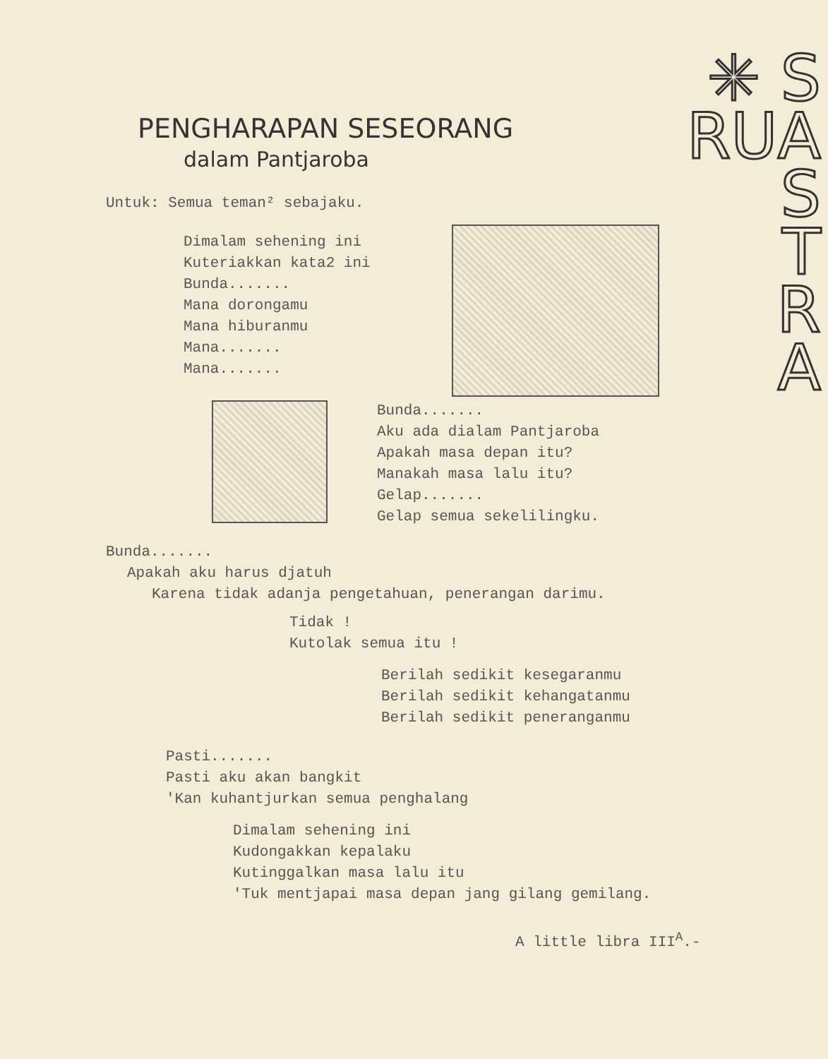✳ S
RUA
S
T
R
A
PENGHARAPAN SESEORANG
dalam Pantjaroba
Untuk: Semua teman² sebajaku.
Dimalam sehening ini
Kuteriakkan kata2 ini
Bunda.......
Mana dorongamu
Mana hiburanmu
Mana.......
Mana.......
Bunda.......
Aku ada dialam Pantjaroba
Apakah masa depan itu?
Manakah masa lalu itu?
Gelap.......
Gelap semua sekelilingku.
Bunda.......
Apakah aku harus djatuh
Karena tidak adanja pengetahuan, penerangan darimu.
Tidak !
Kutolak semua itu !
Berilah sedikit kesegaranmu
Berilah sedikit kehangatanmu
Berilah sedikit peneranganmu
Pasti.......
Pasti aku akan bangkit
'Kan kuhantjurkan semua penghalang
Dimalam sehening ini
Kudongakkan kepalaku
Kutinggalkan masa lalu itu
'Tuk mentjapai masa depan jang gilang gemilang.
A little libra III<sup>A</sup>.-